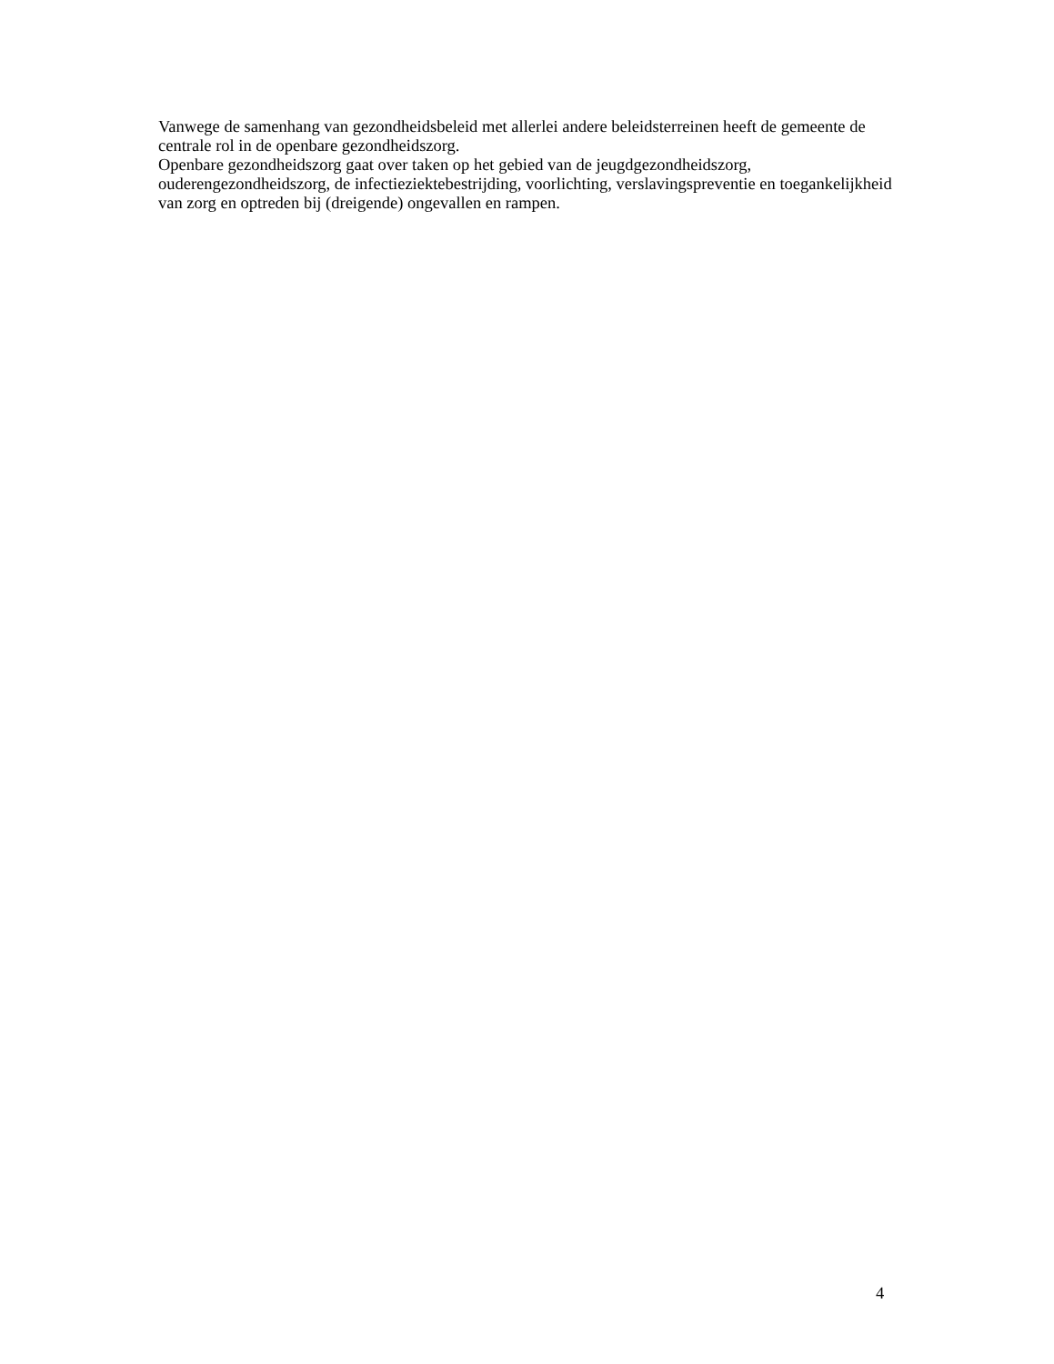Vanwege de samenhang van gezondheidsbeleid met allerlei andere beleidsterreinen heeft de gemeente de centrale rol in de openbare gezondheidszorg.
Openbare gezondheidszorg gaat over taken op het gebied van de jeugdgezondheidszorg, ouderengezondheidszorg, de infectieziektebestrijding, voorlichting, verslavingspreventie en toegankelijkheid van zorg en optreden bij (dreigende) ongevallen en rampen.
4